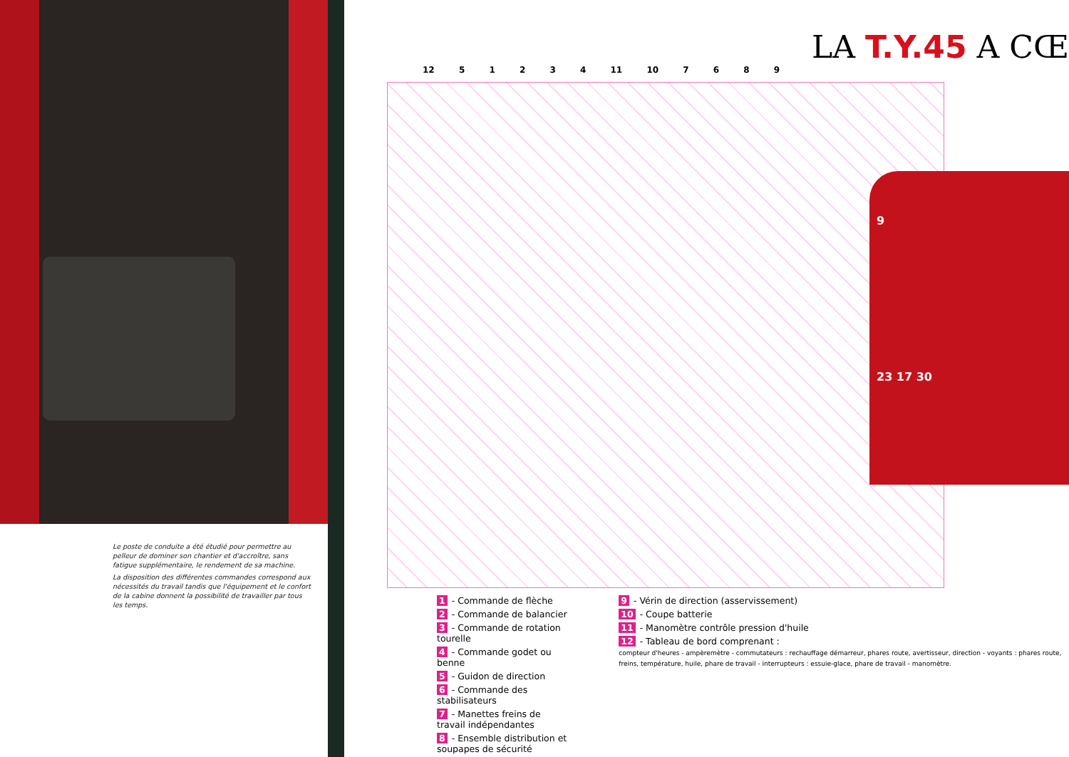Le poste de conduite a été étudié pour permettre au pelleur de dominer son chantier et d'accroître, sans fatigue supplémentaire, le rendement de sa machine.
La disposition des différentes commandes correspond aux nécessités du travail tandis que l'équipement et le confort de la cabine donnent la possibilité de travailler par tous les temps.
LA T.Y.45 A CŒ
12 5 1 2 3 4 11 10 7 6 8 9
9
23 17 30
1 - Commande de flèche
2 - Commande de balancier
3 - Commande de rotation tourelle
4 - Commande godet ou benne
5 - Guidon de direction
6 - Commande des stabilisateurs
7 - Manettes freins de travail indépendantes
8 - Ensemble distribution et soupapes de sécurité
9 - Vérin de direction (asservissement)
10 - Coupe batterie
11 - Manomètre contrôle pression d'huile
12 - Tableau de bord comprenant :
compteur d'heures - ampèremètre - commutateurs : rechauffage démarreur, phares route, avertisseur, direction - voyants : phares route, freins, température, huile, phare de travail - interrupteurs : essuie-glace, phare de travail - manomètre.